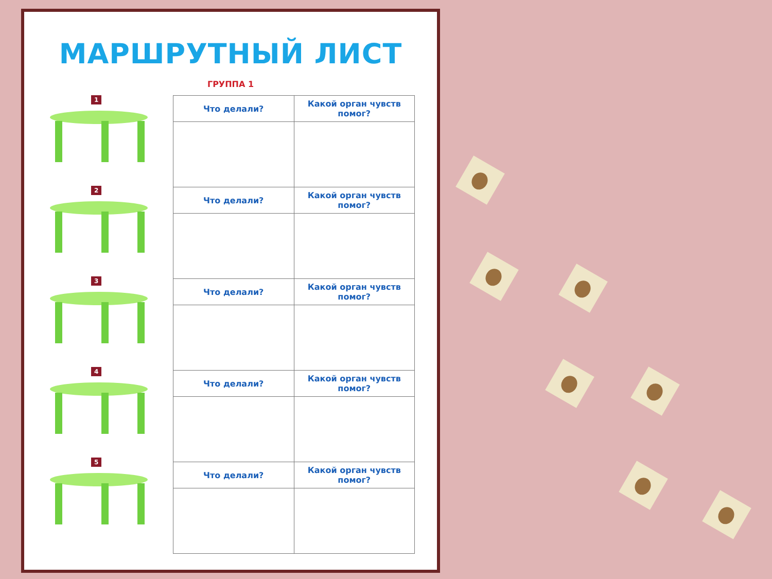МАРШРУТНЫЙ ЛИСТ
ГРУППА 1
1
2
3
4
5
| Что делали? | Какой орган чувств помог? |
| Что делали? | Какой орган чувств помог? |
| Что делали? | Какой орган чувств помог? |
| Что делали? | Какой орган чувств помог? |
| Что делали? | Какой орган чувств помог? |